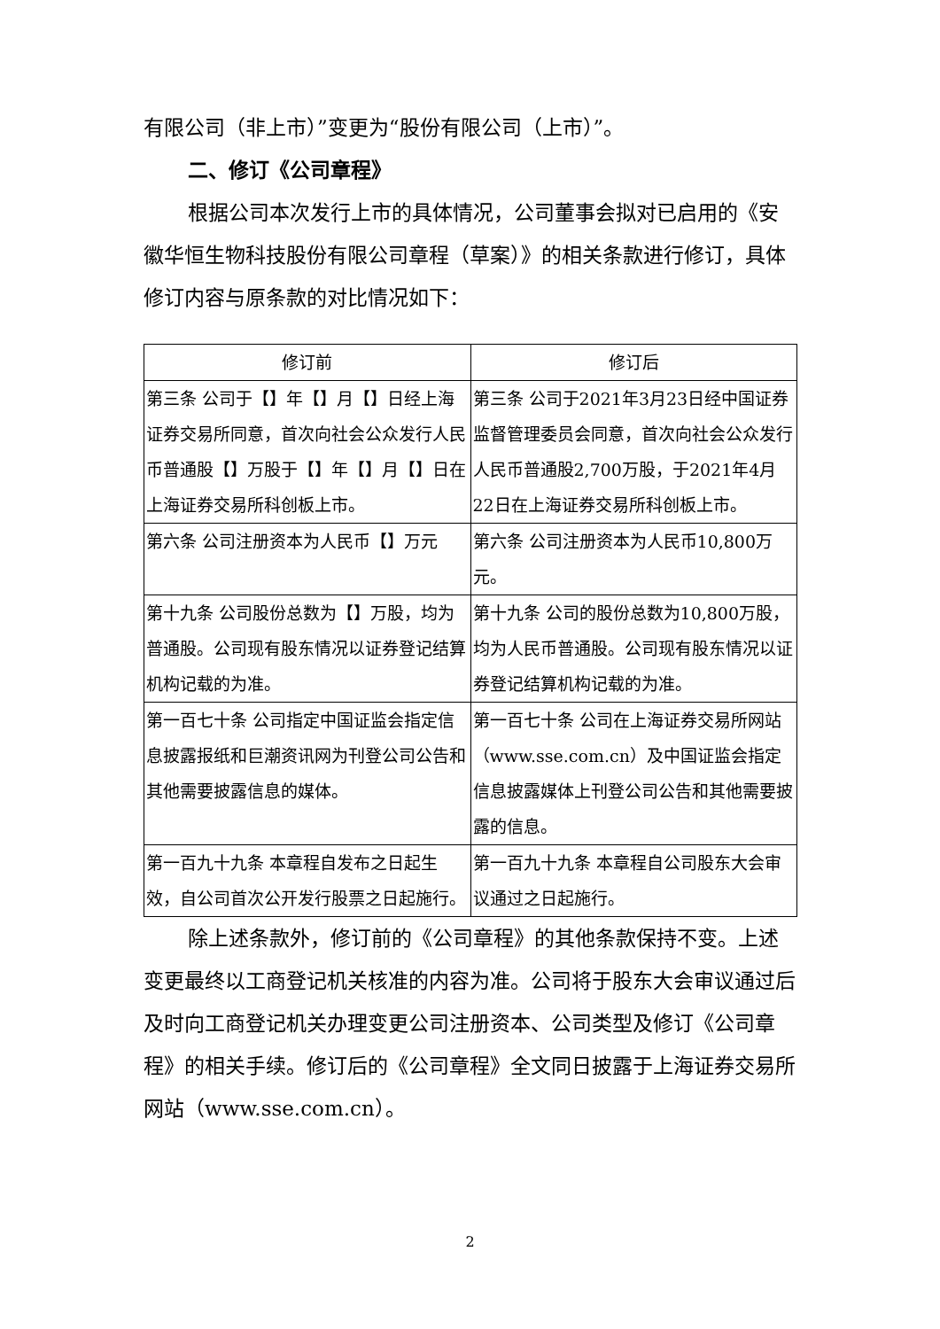有限公司（非上市）”变更为“股份有限公司（上市）”。
二、修订《公司章程》
根据公司本次发行上市的具体情况，公司董事会拟对已启用的《安徽华恒生物科技股份有限公司章程（草案）》的相关条款进行修订，具体修订内容与原条款的对比情况如下：
| 修订前 | 修订后 |
| --- | --- |
| 第三条 公司于【】年【】月【】日经上海证券交易所同意，首次向社会公众发行人民币普通股【】万股于【】年【】月【】日在上海证券交易所科创板上市。 | 第三条 公司于2021年3月23日经中国证券监督管理委员会同意，首次向社会公众发行人民币普通股2,700万股，于2021年4月22日在上海证券交易所科创板上市。 |
| 第六条 公司注册资本为人民币【】万元 | 第六条 公司注册资本为人民币10,800万元。 |
| 第十九条 公司股份总数为【】万股，均为普通股。公司现有股东情况以证券登记结算机构记载的为准。 | 第十九条 公司的股份总数为10,800万股，均为人民币普通股。公司现有股东情况以证券登记结算机构记载的为准。 |
| 第一百七十条 公司指定中国证监会指定信息披露报纸和巨潮资讯网为刊登公司公告和其他需要披露信息的媒体。 | 第一百七十条 公司在上海证券交易所网站（www.sse.com.cn）及中国证监会指定信息披露媒体上刊登公司公告和其他需要披露的信息。 |
| 第一百九十九条 本章程自发布之日起生效，自公司首次公开发行股票之日起施行。 | 第一百九十九条 本章程自公司股东大会审议通过之日起施行。 |
除上述条款外，修订前的《公司章程》的其他条款保持不变。上述变更最终以工商登记机关核准的内容为准。公司将于股东大会审议通过后及时向工商登记机关办理变更公司注册资本、公司类型及修订《公司章程》的相关手续。修订后的《公司章程》全文同日披露于上海证券交易所网站（www.sse.com.cn）。
2